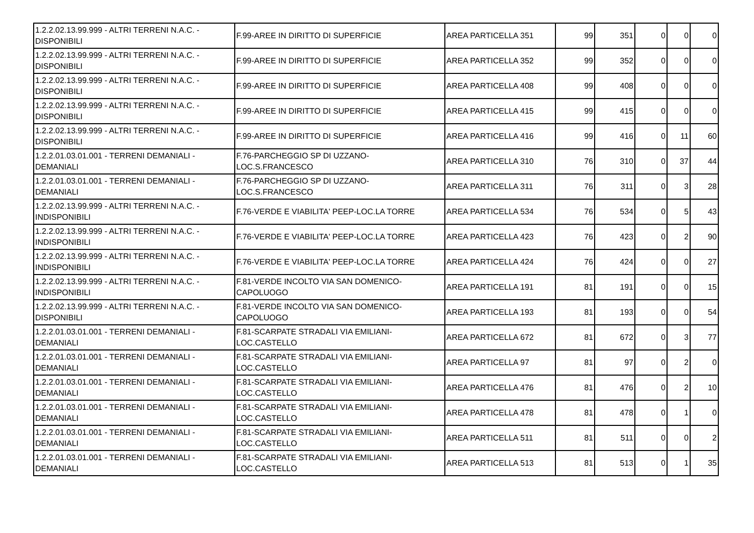| 1.2.2.02.13.99.999 - ALTRI TERRENI N.A.C. - DISPONIBILI | F.99-AREE IN DIRITTO DI SUPERFICIE | AREA PARTICELLA 351 | 99 | 351 | 0 | 0 | 0 |
| 1.2.2.02.13.99.999 - ALTRI TERRENI N.A.C. - DISPONIBILI | F.99-AREE IN DIRITTO DI SUPERFICIE | AREA PARTICELLA 352 | 99 | 352 | 0 | 0 | 0 |
| 1.2.2.02.13.99.999 - ALTRI TERRENI N.A.C. - DISPONIBILI | F.99-AREE IN DIRITTO DI SUPERFICIE | AREA PARTICELLA 408 | 99 | 408 | 0 | 0 | 0 |
| 1.2.2.02.13.99.999 - ALTRI TERRENI N.A.C. - DISPONIBILI | F.99-AREE IN DIRITTO DI SUPERFICIE | AREA PARTICELLA 415 | 99 | 415 | 0 | 0 | 0 |
| 1.2.2.02.13.99.999 - ALTRI TERRENI N.A.C. - DISPONIBILI | F.99-AREE IN DIRITTO DI SUPERFICIE | AREA PARTICELLA 416 | 99 | 416 | 0 | 11 | 60 |
| 1.2.2.01.03.01.001 - TERRENI DEMANIALI - DEMANIALI | F.76-PARCHEGGIO SP DI UZZANO-LOC.S.FRANCESCO | AREA PARTICELLA 310 | 76 | 310 | 0 | 37 | 44 |
| 1.2.2.01.03.01.001 - TERRENI DEMANIALI - DEMANIALI | F.76-PARCHEGGIO SP DI UZZANO-LOC.S.FRANCESCO | AREA PARTICELLA 311 | 76 | 311 | 0 | 3 | 28 |
| 1.2.2.02.13.99.999 - ALTRI TERRENI N.A.C. - INDISPONIBILI | F.76-VERDE E VIABILITA' PEEP-LOC.LA TORRE | AREA PARTICELLA 534 | 76 | 534 | 0 | 5 | 43 |
| 1.2.2.02.13.99.999 - ALTRI TERRENI N.A.C. - INDISPONIBILI | F.76-VERDE E VIABILITA' PEEP-LOC.LA TORRE | AREA PARTICELLA 423 | 76 | 423 | 0 | 2 | 90 |
| 1.2.2.02.13.99.999 - ALTRI TERRENI N.A.C. - INDISPONIBILI | F.76-VERDE E VIABILITA' PEEP-LOC.LA TORRE | AREA PARTICELLA 424 | 76 | 424 | 0 | 0 | 27 |
| 1.2.2.02.13.99.999 - ALTRI TERRENI N.A.C. - INDISPONIBILI | F.81-VERDE INCOLTO VIA SAN DOMENICO-CAPOLUOGO | AREA PARTICELLA 191 | 81 | 191 | 0 | 0 | 15 |
| 1.2.2.02.13.99.999 - ALTRI TERRENI N.A.C. - DISPONIBILI | F.81-VERDE INCOLTO VIA SAN DOMENICO-CAPOLUOGO | AREA PARTICELLA 193 | 81 | 193 | 0 | 0 | 54 |
| 1.2.2.01.03.01.001 - TERRENI DEMANIALI - DEMANIALI | F.81-SCARPATE STRADALI VIA EMILIANI-LOC.CASTELLO | AREA PARTICELLA 672 | 81 | 672 | 0 | 3 | 77 |
| 1.2.2.01.03.01.001 - TERRENI DEMANIALI - DEMANIALI | F.81-SCARPATE STRADALI VIA EMILIANI-LOC.CASTELLO | AREA PARTICELLA 97 | 81 | 97 | 0 | 2 | 0 |
| 1.2.2.01.03.01.001 - TERRENI DEMANIALI - DEMANIALI | F.81-SCARPATE STRADALI VIA EMILIANI-LOC.CASTELLO | AREA PARTICELLA 476 | 81 | 476 | 0 | 2 | 10 |
| 1.2.2.01.03.01.001 - TERRENI DEMANIALI - DEMANIALI | F.81-SCARPATE STRADALI VIA EMILIANI-LOC.CASTELLO | AREA PARTICELLA 478 | 81 | 478 | 0 | 1 | 0 |
| 1.2.2.01.03.01.001 - TERRENI DEMANIALI - DEMANIALI | F.81-SCARPATE STRADALI VIA EMILIANI-LOC.CASTELLO | AREA PARTICELLA 511 | 81 | 511 | 0 | 0 | 2 |
| 1.2.2.01.03.01.001 - TERRENI DEMANIALI - DEMANIALI | F.81-SCARPATE STRADALI VIA EMILIANI-LOC.CASTELLO | AREA PARTICELLA 513 | 81 | 513 | 0 | 1 | 35 |